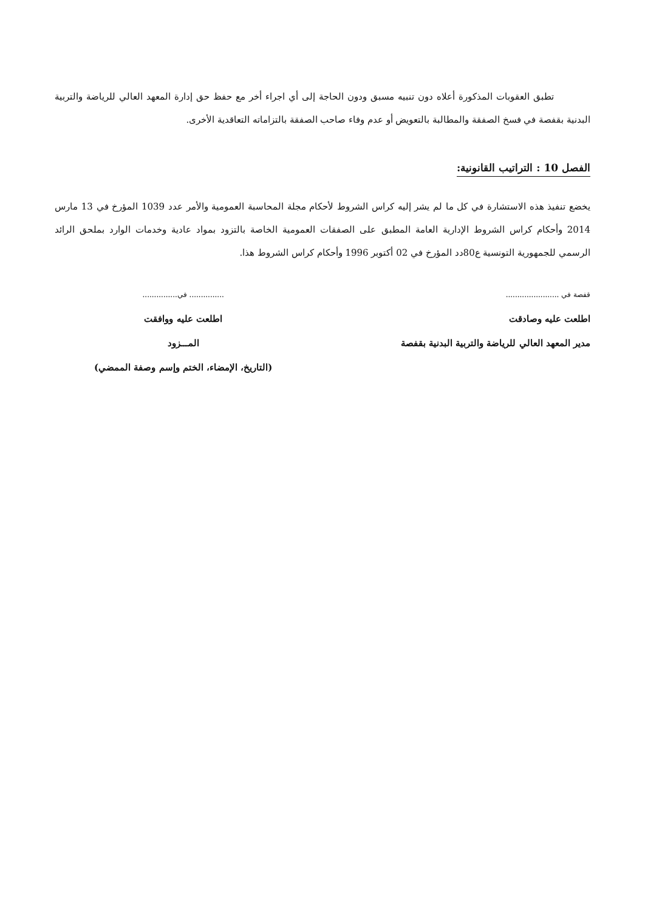تطبق العقوبات المذكورة أعلاه دون تنبيه مسبق ودون الحاجة إلى أي اجراء أخر مع حفظ حق إدارة المعهد العالي للرياضة والتربية البدنية بقفصة في فسخ الصفقة والمطالبة بالتعويض أو عدم وفاء صاحب الصفقة بالتزاماته التعاقدية الأخرى.
الفصل 10 : التراتيب القانونية:
يخضع تنفيذ هذه الاستشارة في كل ما لم يشر إليه كراس الشروط لأحكام مجلة المحاسبة العمومية والأمر عدد 1039 المؤرخ في 13 مارس 2014 وأحكام كراس الشروط الإدارية العامة المطبق على الصفقات العمومية الخاصة بالتزود بمواد عادية وخدمات الوارد بملحق الرائد الرسمي للجمهورية التونسية ع80دد المؤرخ في 02 أكتوبر 1996 وأحكام كراس الشروط هذا.
قفصة في .......................
اطلعت عليه وصادقت
مدير المعهد العالي للرياضة والتربية البدنية بقفصة
............... في...............
اطلعت عليه ووافقت
المـــزود
(التاريخ، الإمضاء، الختم وإسم وصفة الممضي)